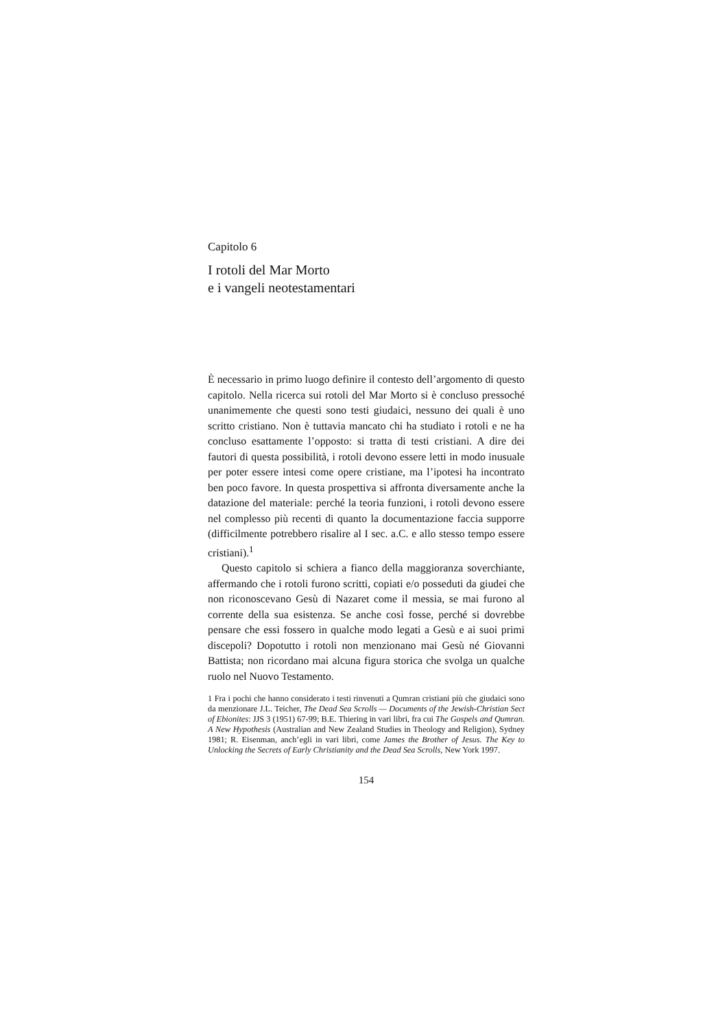Capitolo 6
I rotoli del Mar Morto
e i vangeli neotestamentari
È necessario in primo luogo definire il contesto dell’argomento di questo capitolo. Nella ricerca sui rotoli del Mar Morto si è concluso pressoché unanimemente che questi sono testi giudaici, nessuno dei quali è uno scritto cristiano. Non è tuttavia mancato chi ha studiato i rotoli e ne ha concluso esattamente l’opposto: si tratta di testi cristiani. A dire dei fautori di questa possibilità, i rotoli devono essere letti in modo inusuale per poter essere intesi come opere cristiane, ma l’ipotesi ha incontrato ben poco favore. In questa prospettiva si affronta diversamente anche la datazione del materiale: perché la teoria funzioni, i rotoli devono essere nel complesso più recenti di quanto la documentazione faccia supporre (difficilmente potrebbero risalire al I sec. a.C. e allo stesso tempo essere cristiani).<sup>1</sup>
Questo capitolo si schiera a fianco della maggioranza soverchiante, affermando che i rotoli furono scritti, copiati e/o posseduti da giudei che non riconoscevano Gesù di Nazaret come il messia, se mai furono al corrente della sua esistenza. Se anche così fosse, perché si dovrebbe pensare che essi fossero in qualche modo legati a Gesù e ai suoi primi discepoli? Dopotutto i rotoli non menzionano mai Gesù né Giovanni Battista; non ricordano mai alcuna figura storica che svolga un qualche ruolo nel Nuovo Testamento.
1 Fra i pochi che hanno considerato i testi rinvenuti a Qumran cristiani più che giudaici sono da menzionare J.L. Teicher, The Dead Sea Scrolls — Documents of the Jewish-Christian Sect of Ebionites: JJS 3 (1951) 67-99; B.E. Thiering in vari libri, fra cui The Gospels and Qumran. A New Hypothesis (Australian and New Zealand Studies in Theology and Religion), Sydney 1981; R. Eisenman, anch’egli in vari libri, come James the Brother of Jesus. The Key to Unlocking the Secrets of Early Christianity and the Dead Sea Scrolls, New York 1997.
154